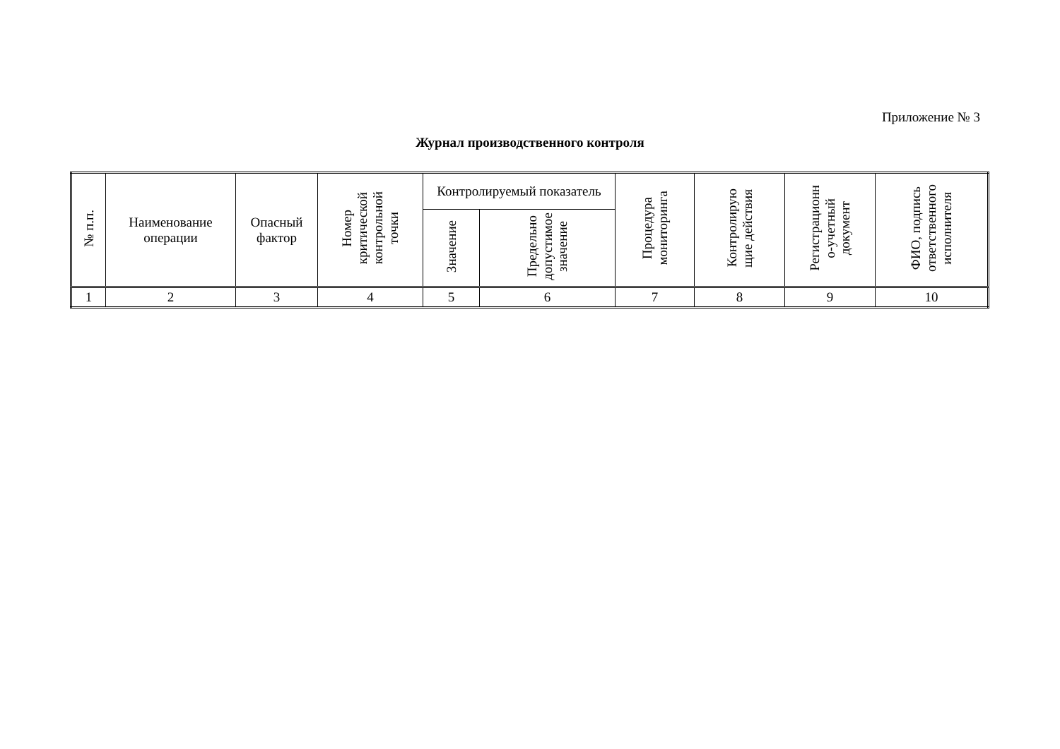Приложение № 3
Журнал производственного контроля
| № п.п. | Наименование операции | Опасный фактор | Номер критической контрольной точки | Контролируемый показатель | | Процедура мониторинга | Контролирую щие действия | Регистрационн о-учетный документ | ФИО, подпись ответственного исполнителя |
| --- | --- | --- | --- | --- | --- | --- | --- | --- | --- |
| | | | | Значение | Предельно допустимое значение | | | | |
| 1 | 2 | 3 | 4 | 5 | 6 | 7 | 8 | 9 | 10 |